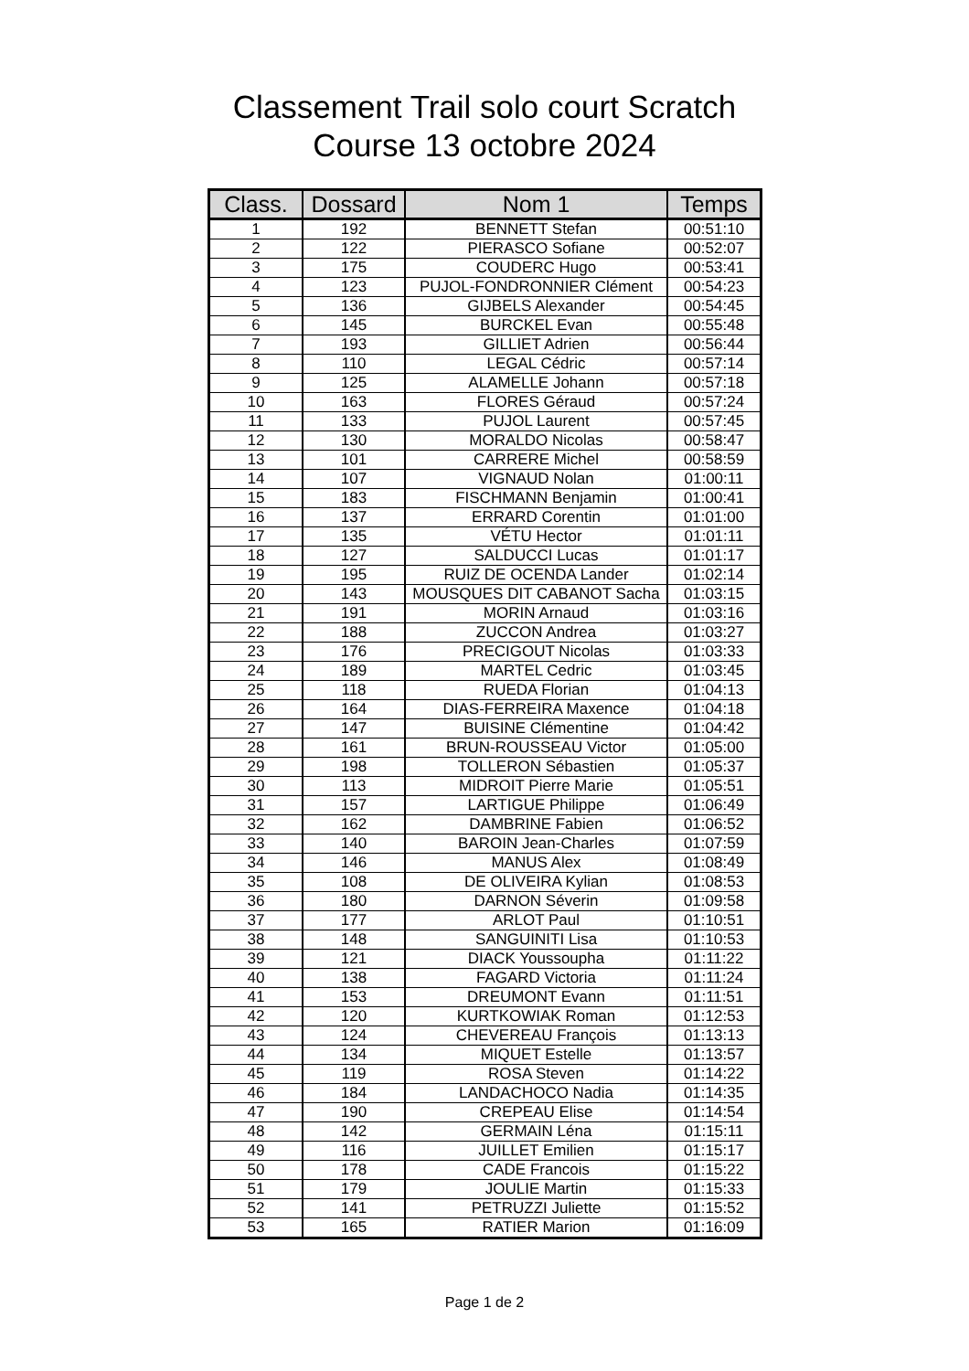Classement Trail solo court Scratch
Course 13 octobre 2024
| Class. | Dossard | Nom 1 | Temps |
| --- | --- | --- | --- |
| 1 | 192 | BENNETT Stefan | 00:51:10 |
| 2 | 122 | PIERASCO Sofiane | 00:52:07 |
| 3 | 175 | COUDERC Hugo | 00:53:41 |
| 4 | 123 | PUJOL-FONDRONNIER Clément | 00:54:23 |
| 5 | 136 | GIJBELS Alexander | 00:54:45 |
| 6 | 145 | BURCKEL Evan | 00:55:48 |
| 7 | 193 | GILLIET Adrien | 00:56:44 |
| 8 | 110 | LEGAL Cédric | 00:57:14 |
| 9 | 125 | ALAMELLE Johann | 00:57:18 |
| 10 | 163 | FLORES Géraud | 00:57:24 |
| 11 | 133 | PUJOL Laurent | 00:57:45 |
| 12 | 130 | MORALDO Nicolas | 00:58:47 |
| 13 | 101 | CARRERE Michel | 00:58:59 |
| 14 | 107 | VIGNAUD Nolan | 01:00:11 |
| 15 | 183 | FISCHMANN Benjamin | 01:00:41 |
| 16 | 137 | ERRARD Corentin | 01:01:00 |
| 17 | 135 | VÉTU Hector | 01:01:11 |
| 18 | 127 | SALDUCCI Lucas | 01:01:17 |
| 19 | 195 | RUIZ DE OCENDA Lander | 01:02:14 |
| 20 | 143 | MOUSQUES DIT CABANOT Sacha | 01:03:15 |
| 21 | 191 | MORIN Arnaud | 01:03:16 |
| 22 | 188 | ZUCCON Andrea | 01:03:27 |
| 23 | 176 | PRECIGOUT Nicolas | 01:03:33 |
| 24 | 189 | MARTEL Cedric | 01:03:45 |
| 25 | 118 | RUEDA Florian | 01:04:13 |
| 26 | 164 | DIAS-FERREIRA Maxence | 01:04:18 |
| 27 | 147 | BUISINE Clémentine | 01:04:42 |
| 28 | 161 | BRUN-ROUSSEAU Victor | 01:05:00 |
| 29 | 198 | TOLLERON Sébastien | 01:05:37 |
| 30 | 113 | MIDROIT Pierre Marie | 01:05:51 |
| 31 | 157 | LARTIGUE Philippe | 01:06:49 |
| 32 | 162 | DAMBRINE Fabien | 01:06:52 |
| 33 | 140 | BAROIN Jean-Charles | 01:07:59 |
| 34 | 146 | MANUS Alex | 01:08:49 |
| 35 | 108 | DE OLIVEIRA Kylian | 01:08:53 |
| 36 | 180 | DARNON Séverin | 01:09:58 |
| 37 | 177 | ARLOT Paul | 01:10:51 |
| 38 | 148 | SANGUINITI Lisa | 01:10:53 |
| 39 | 121 | DIACK Youssoupha | 01:11:22 |
| 40 | 138 | FAGARD Victoria | 01:11:24 |
| 41 | 153 | DREUMONT Evann | 01:11:51 |
| 42 | 120 | KURTKOWIAK Roman | 01:12:53 |
| 43 | 124 | CHEVEREAU François | 01:13:13 |
| 44 | 134 | MIQUET Estelle | 01:13:57 |
| 45 | 119 | ROSA Steven | 01:14:22 |
| 46 | 184 | LANDACHOCO Nadia | 01:14:35 |
| 47 | 190 | CREPEAU Elise | 01:14:54 |
| 48 | 142 | GERMAIN Léna | 01:15:11 |
| 49 | 116 | JUILLET Emilien | 01:15:17 |
| 50 | 178 | CADE Francois | 01:15:22 |
| 51 | 179 | JOULIE Martin | 01:15:33 |
| 52 | 141 | PETRUZZI Juliette | 01:15:52 |
| 53 | 165 | RATIER Marion | 01:16:09 |
Page 1 de 2